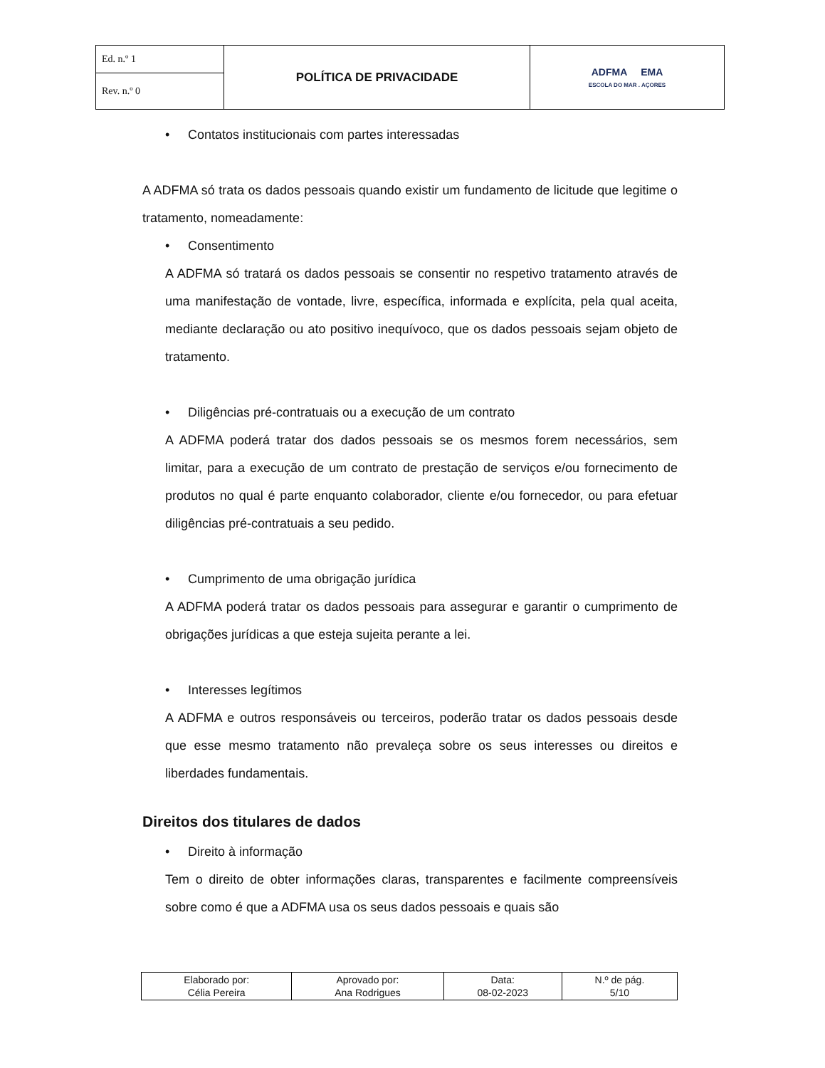| Ed. n.º 1 | POLÍTICA DE PRIVACIDADE | ADFMA EMA ESCOLA DO MAR . AÇORES |
| Rev. n.º 0 | | |
• Contatos institucionais com partes interessadas
A ADFMA só trata os dados pessoais quando existir um fundamento de licitude que legitime o tratamento, nomeadamente:
• Consentimento
A ADFMA só tratará os dados pessoais se consentir no respetivo tratamento através de uma manifestação de vontade, livre, específica, informada e explícita, pela qual aceita, mediante declaração ou ato positivo inequívoco, que os dados pessoais sejam objeto de tratamento.
• Diligências pré-contratuais ou a execução de um contrato
A ADFMA poderá tratar dos dados pessoais se os mesmos forem necessários, sem limitar, para a execução de um contrato de prestação de serviços e/ou fornecimento de produtos no qual é parte enquanto colaborador, cliente e/ou fornecedor, ou para efetuar diligências pré-contratuais a seu pedido.
• Cumprimento de uma obrigação jurídica
A ADFMA poderá tratar os dados pessoais para assegurar e garantir o cumprimento de obrigações jurídicas a que esteja sujeita perante a lei.
• Interesses legítimos
A ADFMA e outros responsáveis ou terceiros, poderão tratar os dados pessoais desde que esse mesmo tratamento não prevaleça sobre os seus interesses ou direitos e liberdades fundamentais.
Direitos dos titulares de dados
• Direito à informação
Tem o direito de obter informações claras, transparentes e facilmente compreensíveis sobre como é que a ADFMA usa os seus dados pessoais e quais são
| Elaborado por: Célia Pereira | Aprovado por: Ana Rodrigues | Data: 08-02-2023 | N.º de pág. 5/10 |